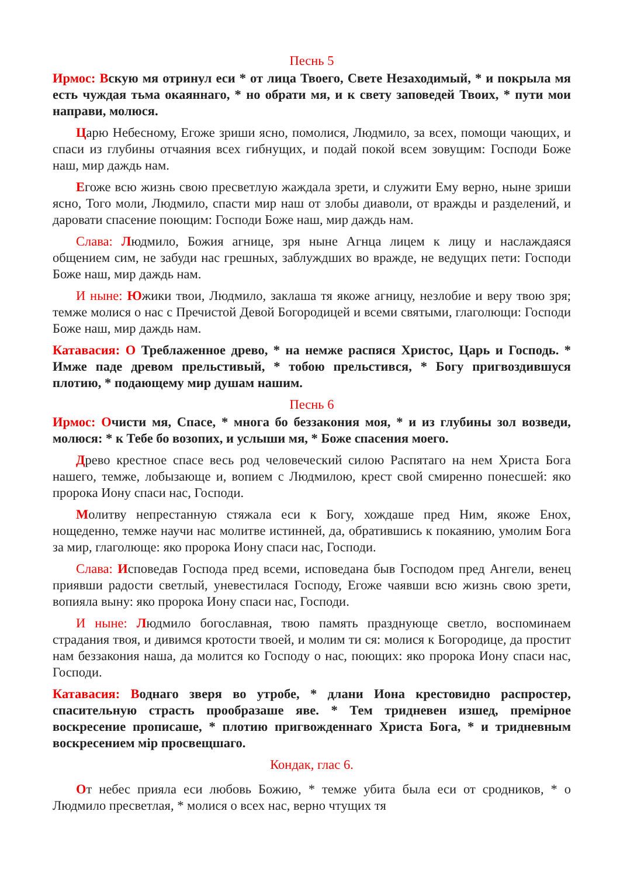Песнь 5
Ирмос: Вскую мя отринул еси * от лица Твоего, Свете Незаходимый, * и покрыла мя есть чуждая тьма окаяннаго, * но обрати мя, и к свету заповедей Твоих, * пути мои направи, молюся.
Царю Небесному, Егоже зриши ясно, помолися, Людмило, за всех, помощи чающих, и спаси из глубины отчаяния всех гибнущих, и подай покой всем зовущим: Господи Боже наш, мир даждь нам.
Егоже всю жизнь свою пресветлую жаждала зрети, и служити Ему верно, ныне зриши ясно, Того моли, Людмило, спасти мир наш от злобы диаволи, от вражды и разделений, и даровати спасение поющим: Господи Боже наш, мир даждь нам.
Слава: Людмило, Божия агнице, зря ныне Агнца лицем к лицу и наслаждаяся общением сим, не забуди нас грешных, заблуждших во вражде, не ведущих пети: Господи Боже наш, мир даждь нам.
И ныне: Южики твои, Людмило, заклаша тя якоже агницу, незлобие и веру твою зря; темже молися о нас с Пречистой Девой Богородицей и всеми святыми, глаголющи: Господи Боже наш, мир даждь нам.
Катавасия: О Треблаженное древо, * на немже распяся Христос, Царь и Господь. * Имже паде древом прельстивый, * тобою прельстився, * Богу пригвоздившуся плотию, * подающему мир душам нашим.
Песнь 6
Ирмос: Очисти мя, Спасе, * многа бо беззакония моя, * и из глубины зол возведи, молюся: * к Тебе бо возопих, и услыши мя, * Боже спасения моего.
Древо крестное спасе весь род человеческий силою Распятаго на нем Христа Бога нашего, темже, лобызающе и, вопием с Людмилою, крест свой смиренно понесшей: яко пророка Иону спаси нас, Господи.
Молитву непрестанную стяжала еси к Богу, хождаше пред Ним, якоже Енох, нощеденно, темже научи нас молитве истинней, да, обратившись к покаянию, умолим Бога за мир, глаголюще: яко пророка Иону спаси нас, Господи.
Слава: Исповедав Господа пред всеми, исповедана быв Господом пред Ангели, венец приявши радости светлый, уневестилася Господу, Егоже чаявши всю жизнь свою зрети, вопияла выну: яко пророка Иону спаси нас, Господи.
И ныне: Людмило богославная, твою память празднующе светло, воспоминаем страдания твоя, и дивимся кротости твоей, и молим ти ся: молися к Богородице, да простит нам беззакония наша, да молится ко Господу о нас, поющих: яко пророка Иону спаси нас, Господи.
Катавасия: Воднаго зверя во утробе, * длани Иона крестовидно распростер, спасительную страсть прообразаше яве. * Тем тридневен изшед, премірное воскресение прописаше, * плотию пригвожденнаго Христа Бога, * и тридневным воскресением мір просвещшаго.
Кондак, глас 6.
От небес прияла еси любовь Божию, * темже убита была еси от сродников, * о Людмило пресветлая, * молися о всех нас, верно чтущих тя